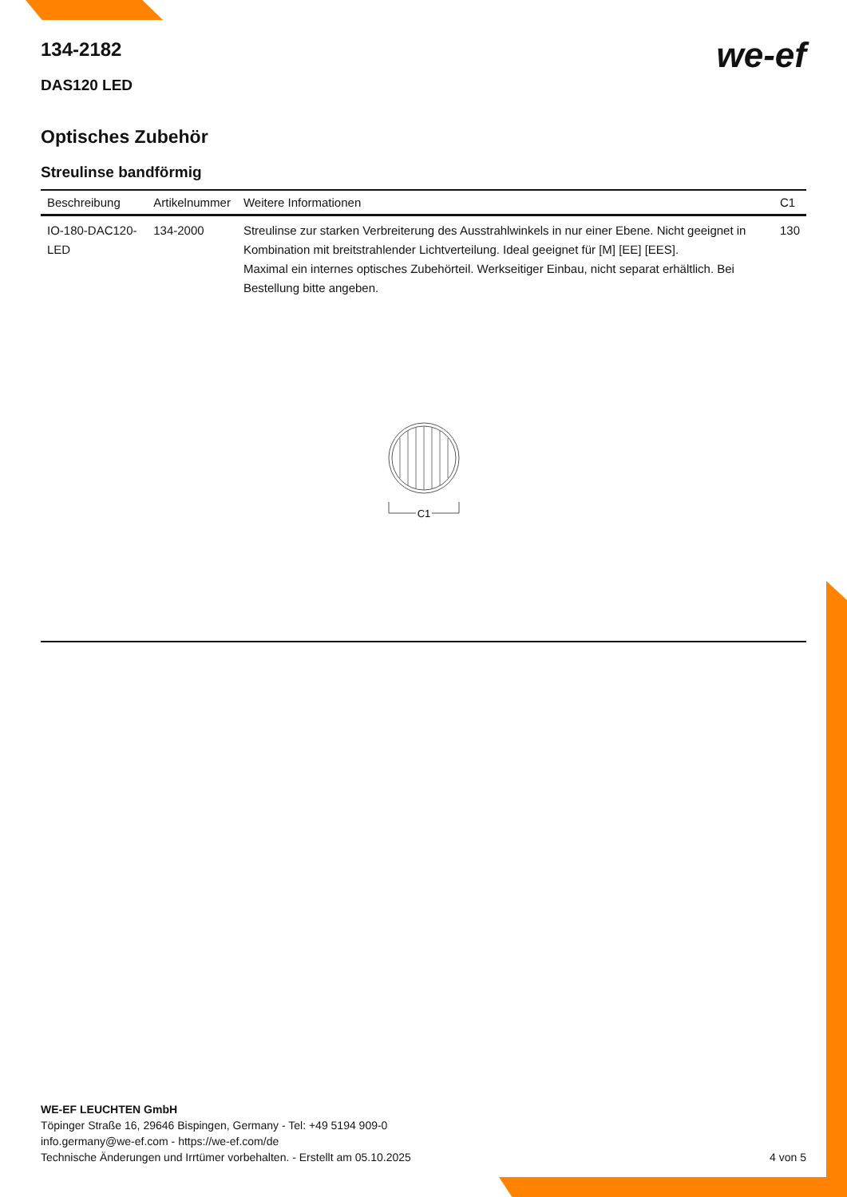we-ef
134-2182
DAS120 LED
Optisches Zubehör
Streulinse bandförmig
| Beschreibung | Artikelnummer | Weitere Informationen | C1 |
| --- | --- | --- | --- |
| IO-180-DAC120-LED | 134-2000 | Streulinse zur starken Verbreiterung des Ausstrahlwinkels in nur einer Ebene. Nicht geeignet in Kombination mit breitstrahlender Lichtverteilung. Ideal geeignet für [M] [EE] [EES]. Maximal ein internes optisches Zubehörteil. Werkseitiger Einbau, nicht separat erhältlich. Bei Bestellung bitte angeben. | 130 |
C1
WE-EF LEUCHTEN GmbH
Töpinger Straße 16, 29646 Bispingen, Germany - Tel: +49 5194 909-0
info.germany@we-ef.com - https://we-ef.com/de
Technische Änderungen und Irrtümer vorbehalten. - Erstellt am 05.10.2025 4 von 5